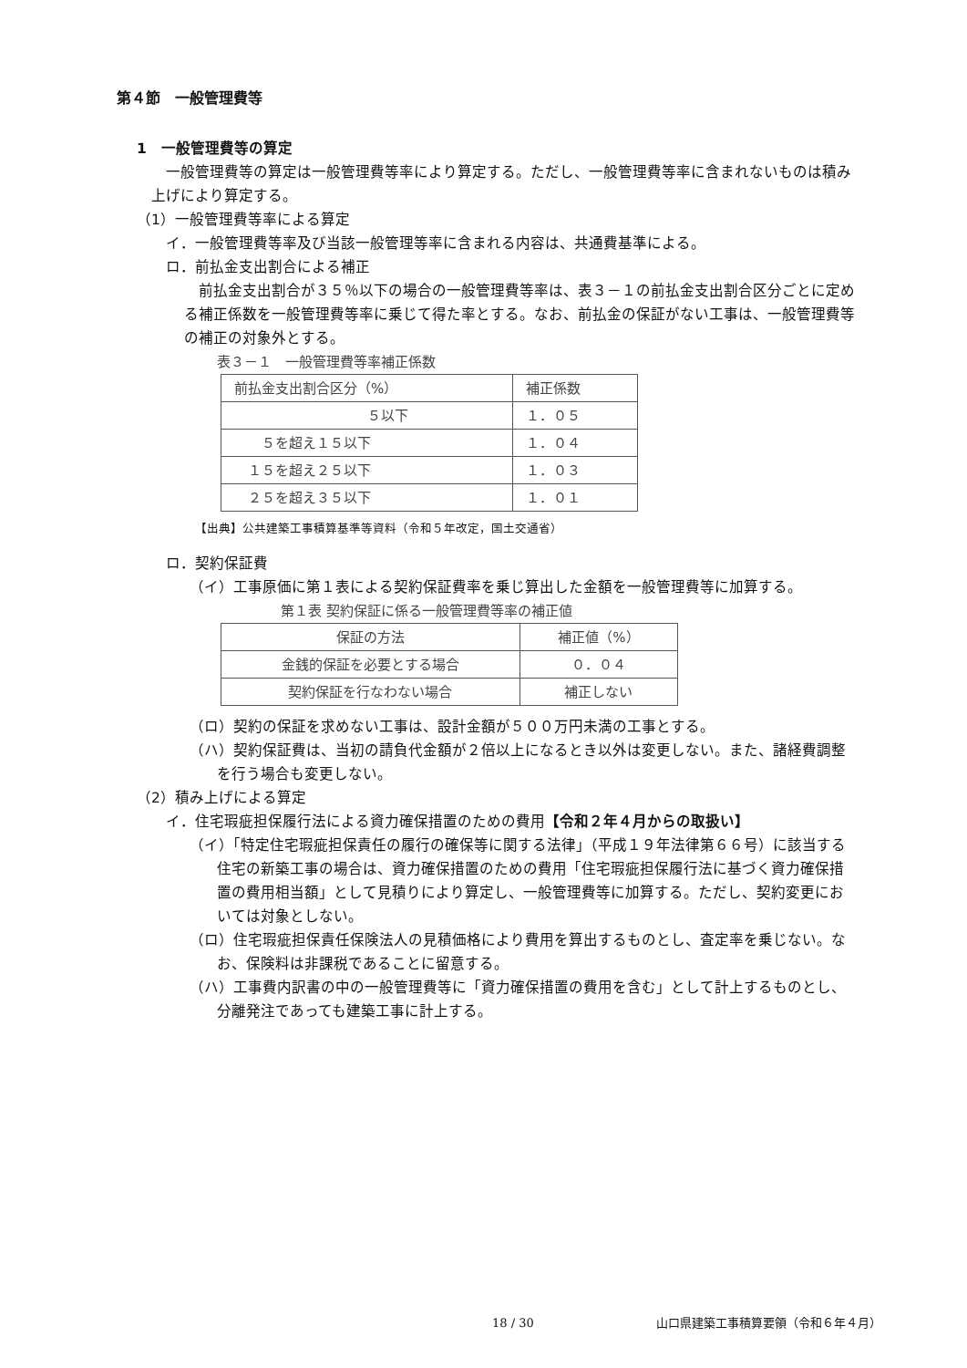第４節　一般管理費等
1　一般管理費等の算定
一般管理費等の算定は一般管理費等率により算定する。ただし、一般管理費等率に含まれないものは積み上げにより算定する。
（1）一般管理費等率による算定
イ．一般管理費等率及び当該一般管理等率に含まれる内容は、共通費基準による。
ロ．前払金支出割合による補正
前払金支出割合が３５％以下の場合の一般管理費等率は、表３－１の前払金支出割合区分ごとに定める補正係数を一般管理費等率に乗じて得た率とする。なお、前払金の保証がない工事は、一般管理費等の補正の対象外とする。
表３－１　一般管理費等率補正係数
| 前払金支出割合区分（%） | 補正係数 |
| --- | --- |
| ５以下 | １．０５ |
| ５を超え１５以下 | １．０４ |
| １５を超え２５以下 | １．０３ |
| ２５を超え３５以下 | １．０１ |
【出典】公共建築工事積算基準等資料（令和５年改定，国土交通省）
ロ．契約保証費
（イ）工事原価に第１表による契約保証費率を乗じ算出した金額を一般管理費等に加算する。
第１表 契約保証に係る一般管理費等率の補正値
| 保証の方法 | 補正値（%） |
| --- | --- |
| 金銭的保証を必要とする場合 | ０．０４ |
| 契約保証を行なわない場合 | 補正しない |
（ロ）契約の保証を求めない工事は、設計金額が５００万円未満の工事とする。
（ハ）契約保証費は、当初の請負代金額が２倍以上になるとき以外は変更しない。また、諸経費調整を行う場合も変更しない。
（2）積み上げによる算定
イ．住宅瑕疵担保履行法による資力確保措置のための費用【令和２年４月からの取扱い】
（イ）「特定住宅瑕疵担保責任の履行の確保等に関する法律」（平成１９年法律第６６号）に該当する住宅の新築工事の場合は、資力確保措置のための費用「住宅瑕疵担保履行法に基づく資力確保措置の費用相当額」として見積りにより算定し、一般管理費等に加算する。ただし、契約変更においては対象としない。
（ロ）住宅瑕疵担保責任保険法人の見積価格により費用を算出するものとし、査定率を乗じない。なお、保険料は非課税であることに留意する。
（ハ）工事費内訳書の中の一般管理費等に「資力確保措置の費用を含む」として計上するものとし、分離発注であっても建築工事に計上する。
18 / 30 山口県建築工事積算要領（令和６年４月）